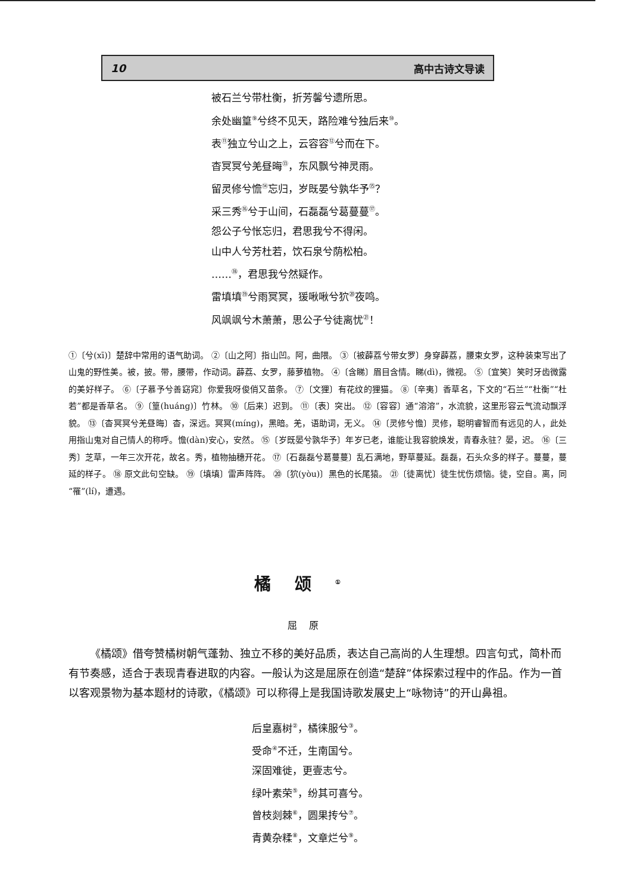10 高中古诗文导读
被石兰兮带杜衡，折芳馨兮遗所思。
余处幽篁<sup>⑨</sup>兮终不见天，路险难兮独后来<sup>⑩</sup>。
表<sup>⑪</sup>独立兮山之上，云容容<sup>⑫</sup>兮而在下。
杳冥冥兮羌昼晦<sup>⑬</sup>，东风飘兮神灵雨。
留灵修兮憺<sup>⑭</sup>忘归，岁既晏兮孰华予<sup>⑮</sup>？
采三秀<sup>⑯</sup>兮于山间，石磊磊兮葛蔓蔓<sup>⑰</sup>。
怨公子兮怅忘归，君思我兮不得闲。
山中人兮芳杜若，饮石泉兮荫松柏。
……<sup>⑱</sup>，君思我兮然疑作。
雷填填<sup>⑲</sup>兮雨冥冥，猨啾啾兮狖<sup>⑳</sup>夜鸣。
风飒飒兮木萧萧，思公子兮徒离忧<sup>㉑</sup>！
①〔兮(xī)〕楚辞中常用的语气助词。 ②〔山之阿〕指山凹。阿，曲隈。 ③〔被薜荔兮带女罗〕身穿薜荔，腰束女罗，这种装束写出了山鬼的野性美。被，披。带，腰带，作动词。薜荔、女罗，藤萝植物。 ④〔含睇〕眉目含情。睇(dì)，微视。 ⑤〔宜笑〕笑时牙齿微露的美好样子。 ⑥〔子慕予兮善窈窕〕你爱我呀俊俏又苗条。 ⑦〔文狸〕有花纹的狸猫。 ⑧〔辛夷〕香草名，下文的“石兰”“杜衡”“杜若”都是香草名。 ⑨〔篁(huáng)〕竹林。 ⑩〔后来〕迟到。 ⑪〔表〕突出。 ⑫〔容容〕通“溶溶”，水流貌，这里形容云气流动飘浮貌。 ⑬〔杳冥冥兮羌昼晦〕杳，深远。冥冥(míng)，黑暗。羌，语助词，无义。 ⑭〔灵修兮憺〕灵修，聪明睿智而有远见的人，此处用指山鬼对自己情人的称呼。憺(dàn)安心，安然。 ⑮〔岁既晏兮孰华予〕年岁已老，谁能让我容貌焕发，青春永驻？晏，迟。 ⑯〔三秀〕芝草，一年三次开花，故名。秀，植物抽穗开花。 ⑰〔石磊磊兮葛蔓蔓〕乱石满地，野草蔓延。磊磊，石头众多的样子。蔓蔓，蔓延的样子。 ⑱ 原文此句空缺。 ⑲〔填填〕雷声阵阵。 ⑳〔狖(yòu)〕黑色的长尾猿。 ㉑〔徒离忧〕徒生忧伤烦恼。徒，空自。离，同“罹”(lí)，遭遇。
橘颂<sup>①</sup>
屈原
《橘颂》借夸赞橘树朝气蓬勃、独立不移的美好品质，表达自己高尚的人生理想。四言句式，简朴而有节奏感，适合于表现青春进取的内容。一般认为这是屈原在创造“楚辞”体探索过程中的作品。作为一首以客观景物为基本题材的诗歌，《橘颂》可以称得上是我国诗歌发展史上“咏物诗”的开山鼻祖。
后皇嘉树<sup>②</sup>，橘徕服兮<sup>③</sup>。
受命<sup>④</sup>不迁，生南国兮。
深固难徙，更壹志兮。
绿叶素荣<sup>⑤</sup>，纷其可喜兮。
曾枝剡棘<sup>⑥</sup>，圆果抟兮<sup>⑦</sup>。
青黄杂糅<sup>⑧</sup>，文章烂兮<sup>⑨</sup>。